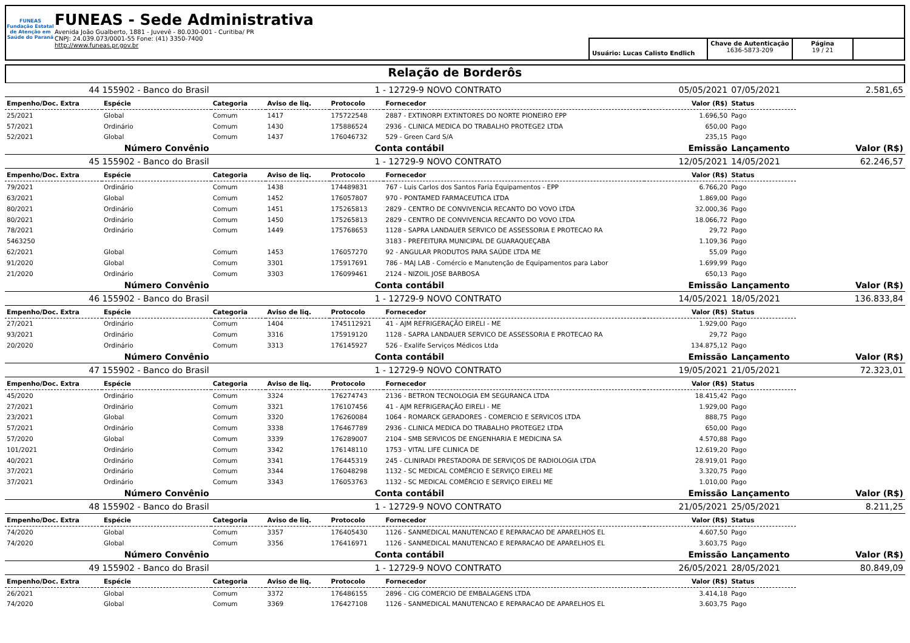FUNEAS
Fundação Estatal de Atenção em Saúde do Paraná
FUNEAS - Sede Administrativa
Avenida João Gualberto, 1881 - Juvevê - 80.030-001 - Curitiba/ PR
CNPJ: 24.039.073/0001-55 Fone: (41) 3350-7400
http://www.funeas.pr.gov.br
Usuário: Lucas Calisto Endlich
Chave de Autenticação
1636-5873-209
Página
19 / 21
Relação de Borderôs
| 44 155902 - Banco do Brasil | | 1 - 12729-9 NOVO CONTRATO | | | | 05/05/2021 | 07/05/2021 | 2.581,65 |
| Empenho/Doc. Extra | Espécie | Categoria | Aviso de liq. | Protocolo | Fornecedor | Valor (R$) | Status | |
| 25/2021 | Global | Comum | 1417 | 175722548 | 2887 - EXTINORPI EXTINTORES DO NORTE PIONEIRO EPP | 1.696,50 | Pago | |
| 57/2021 | Ordinário | Comum | 1430 | 175886524 | 2936 - CLINICA MEDICA DO TRABALHO PROTEGE2 LTDA | 650,00 | Pago | |
| 52/2021 | Global | Comum | 1437 | 176046732 | 529 - Green Card S/A | 235,15 | Pago | |
| Número Convênio | | Conta contábil | | | | Emissão | Lançamento | Valor (R$) |
| 45 155902 - Banco do Brasil | | 1 - 12729-9 NOVO CONTRATO | | | | 12/05/2021 | 14/05/2021 | 62.246,57 |
| Empenho/Doc. Extra | Espécie | Categoria | Aviso de liq. | Protocolo | Fornecedor | Valor (R$) | Status | |
| 79/2021 | Ordinário | Comum | 1438 | 174489831 | 767 - Luis Carlos dos Santos Faria Equipamentos - EPP | 6.766,20 | Pago | |
| 63/2021 | Global | Comum | 1452 | 176057807 | 970 - PONTAMED FARMACEUTICA LTDA | 1.869,00 | Pago | |
| 80/2021 | Ordinário | Comum | 1451 | 175265813 | 2829 - CENTRO DE CONVIVENCIA RECANTO DO VOVO LTDA | 32.000,36 | Pago | |
| 80/2021 | Ordinário | Comum | 1450 | 175265813 | 2829 - CENTRO DE CONVIVENCIA RECANTO DO VOVO LTDA | 18.066,72 | Pago | |
| 78/2021 | Ordinário | Comum | 1449 | 175768653 | 1128 - SAPRA LANDAUER SERVICO DE ASSESSORIA E PROTECAO RA | 29,72 | Pago | |
| 5463250 | | | | | 3183 - PREFEITURA MUNICIPAL DE GUARAQUEÇABA | 1.109,36 | Pago | |
| 62/2021 | Global | Comum | 1453 | 176057270 | 92 - ANGULAR PRODUTOS PARA SAÚDE LTDA ME | 55,09 | Pago | |
| 91/2020 | Global | Comum | 3301 | 175917691 | 786 - MAJ LAB - Comércio e Manutenção de Equipamentos para Labor | 1.699,99 | Pago | |
| 21/2020 | Ordinário | Comum | 3303 | 176099461 | 2124 - NIZOIL JOSE BARBOSA | 650,13 | Pago | |
| Número Convênio | | Conta contábil | | | | Emissão | Lançamento | Valor (R$) |
| 46 155902 - Banco do Brasil | | 1 - 12729-9 NOVO CONTRATO | | | | 14/05/2021 | 18/05/2021 | 136.833,84 |
| Empenho/Doc. Extra | Espécie | Categoria | Aviso de liq. | Protocolo | Fornecedor | Valor (R$) | Status | |
| 27/2021 | Ordinário | Comum | 1404 | 1745112921 | 41 - AJM REFRIGERAÇÃO EIRELI - ME | 1.929,00 | Pago | |
| 93/2021 | Ordinário | Comum | 3316 | 175919120 | 1128 - SAPRA LANDAUER SERVICO DE ASSESSORIA E PROTECAO RA | 29,72 | Pago | |
| 20/2020 | Ordinário | Comum | 3313 | 176145927 | 526 - Exalife Serviços Médicos Ltda | 134.875,12 | Pago | |
| Número Convênio | | Conta contábil | | | | Emissão | Lançamento | Valor (R$) |
| 47 155902 - Banco do Brasil | | 1 - 12729-9 NOVO CONTRATO | | | | 19/05/2021 | 21/05/2021 | 72.323,01 |
| Empenho/Doc. Extra | Espécie | Categoria | Aviso de liq. | Protocolo | Fornecedor | Valor (R$) | Status | |
| 45/2020 | Ordinário | Comum | 3324 | 176274743 | 2136 - BETRON TECNOLOGIA EM SEGURANCA LTDA | 18.415,42 | Pago | |
| 27/2021 | Ordinário | Comum | 3321 | 176107456 | 41 - AJM REFRIGERAÇÃO EIRELI - ME | 1.929,00 | Pago | |
| 23/2021 | Global | Comum | 3320 | 176260084 | 1064 - ROMARCK GERADORES - COMERCIO E SERVICOS LTDA | 888,75 | Pago | |
| 57/2021 | Ordinário | Comum | 3338 | 176467789 | 2936 - CLINICA MEDICA DO TRABALHO PROTEGE2 LTDA | 650,00 | Pago | |
| 57/2020 | Global | Comum | 3339 | 176289007 | 2104 - SMB SERVICOS DE ENGENHARIA E MEDICINA SA | 4.570,88 | Pago | |
| 101/2021 | Ordinário | Comum | 3342 | 176148110 | 1753 - VITAL LIFE CLINICA DE | 12.619,20 | Pago | |
| 40/2021 | Ordinário | Comum | 3341 | 176445319 | 245 - CLINIRADI PRESTADORA DE SERVIÇOS DE RADIOLOGIA LTDA | 28.919,01 | Pago | |
| 37/2021 | Ordinário | Comum | 3344 | 176048298 | 1132 - SC MEDICAL COMÉRCIO E SERVIÇO EIRELI ME | 3.320,75 | Pago | |
| 37/2021 | Ordinário | Comum | 3343 | 176053763 | 1132 - SC MEDICAL COMÉRCIO E SERVIÇO EIRELI ME | 1.010,00 | Pago | |
| Número Convênio | | Conta contábil | | | | Emissão | Lançamento | Valor (R$) |
| 48 155902 - Banco do Brasil | | 1 - 12729-9 NOVO CONTRATO | | | | 21/05/2021 | 25/05/2021 | 8.211,25 |
| Empenho/Doc. Extra | Espécie | Categoria | Aviso de liq. | Protocolo | Fornecedor | Valor (R$) | Status | |
| 74/2020 | Global | Comum | 3357 | 176405430 | 1126 - SANMEDICAL MANUTENCAO E REPARACAO DE APARELHOS EL | 4.607,50 | Pago | |
| 74/2020 | Global | Comum | 3356 | 176416971 | 1126 - SANMEDICAL MANUTENCAO E REPARACAO DE APARELHOS EL | 3.603,75 | Pago | |
| Número Convênio | | Conta contábil | | | | Emissão | Lançamento | Valor (R$) |
| 49 155902 - Banco do Brasil | | 1 - 12729-9 NOVO CONTRATO | | | | 26/05/2021 | 28/05/2021 | 80.849,09 |
| Empenho/Doc. Extra | Espécie | Categoria | Aviso de liq. | Protocolo | Fornecedor | Valor (R$) | Status | |
| 26/2021 | Global | Comum | 3372 | 176486155 | 2896 - CIG COMERCIO DE EMBALAGENS LTDA | 3.414,18 | Pago | |
| 74/2020 | Global | Comum | 3369 | 176427108 | 1126 - SANMEDICAL MANUTENCAO E REPARACAO DE APARELHOS EL | 3.603,75 | Pago | |